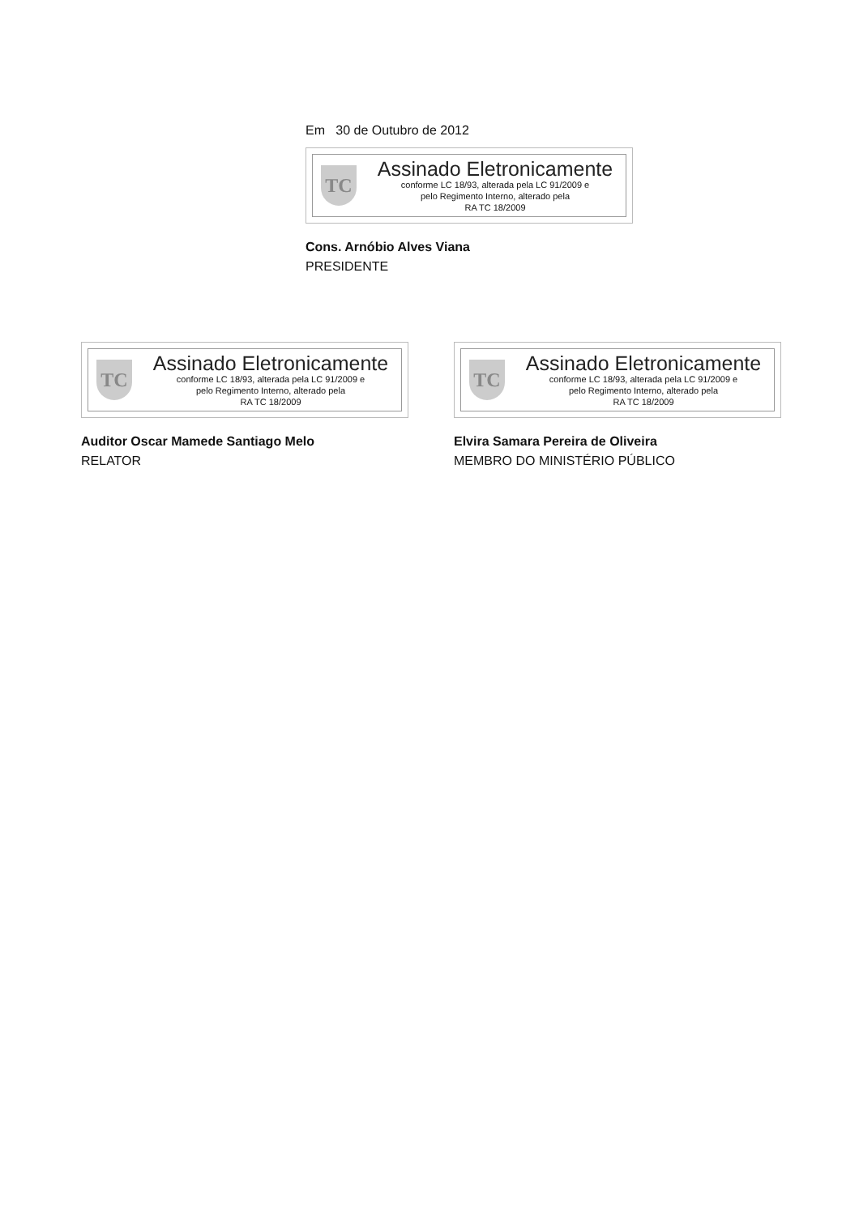Em 30 de Outubro de 2012
TC
Assinado Eletronicamente
conforme LC 18/93, alterada pela LC 91/2009 e
pelo Regimento Interno, alterado pela
RA TC 18/2009
Cons. Arnóbio Alves Viana
PRESIDENTE
TC
Assinado Eletronicamente
conforme LC 18/93, alterada pela LC 91/2009 e
pelo Regimento Interno, alterado pela
RA TC 18/2009
Auditor Oscar Mamede Santiago Melo
RELATOR
TC
Assinado Eletronicamente
conforme LC 18/93, alterada pela LC 91/2009 e
pelo Regimento Interno, alterado pela
RA TC 18/2009
Elvira Samara Pereira de Oliveira
MEMBRO DO MINISTÉRIO PÚBLICO